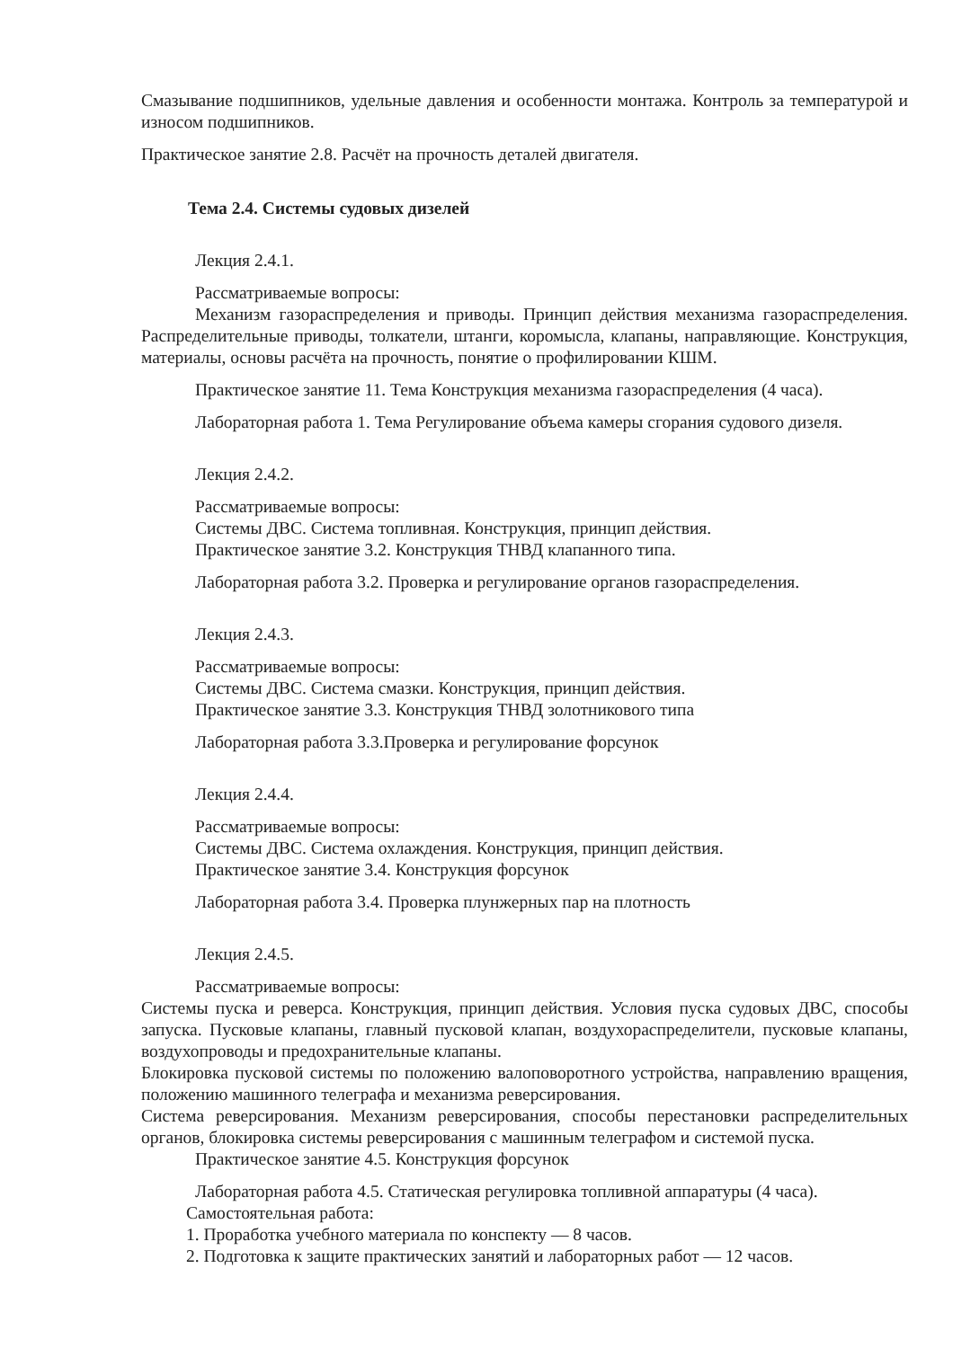Смазывание подшипников, удельные давления и особенности монтажа. Контроль за температурой и износом подшипников.
Практическое занятие 2.8. Расчёт на прочность деталей двигателя.
Тема 2.4. Системы судовых дизелей
Лекция 2.4.1.
Рассматриваемые вопросы:
Механизм газораспределения и приводы. Принцип действия механизма газораспределения. Распределительные приводы, толкатели, штанги, коромысла, клапаны, направляющие. Конструкция, материалы, основы расчёта на прочность, понятие о профилировании КШМ.
Практическое занятие 11. Тема Конструкция механизма газораспределения (4 часа).
Лабораторная работа 1. Тема Регулирование объема камеры сгорания судового дизеля.
Лекция 2.4.2.
Рассматриваемые вопросы:
Системы ДВС. Система топливная. Конструкция, принцип действия.
Практическое занятие 3.2. Конструкция ТНВД клапанного типа.
Лабораторная работа 3.2. Проверка и регулирование органов газораспределения.
Лекция 2.4.3.
Рассматриваемые вопросы:
Системы ДВС. Система смазки. Конструкция, принцип действия.
Практическое занятие 3.3. Конструкция ТНВД золотникового типа
Лабораторная работа 3.3.Проверка и регулирование форсунок
Лекция 2.4.4.
Рассматриваемые вопросы:
Системы ДВС. Система охлаждения. Конструкция, принцип действия.
Практическое занятие 3.4. Конструкция форсунок
Лабораторная работа 3.4. Проверка плунжерных пар на плотность
Лекция 2.4.5.
Рассматриваемые вопросы:
Системы пуска и реверса. Конструкция, принцип действия. Условия пуска судовых ДВС, способы запуска. Пусковые клапаны, главный пусковой клапан, воздухораспределители, пусковые клапаны, воздухопроводы и предохранительные клапаны.
Блокировка пусковой системы по положению валоповоротного устройства, направлению вращения, положению машинного телеграфа и механизма реверсирования.
Система реверсирования. Механизм реверсирования, способы перестановки распределительных органов, блокировка системы реверсирования с машинным телеграфом и системой пуска.
Практическое занятие 4.5. Конструкция форсунок
Лабораторная работа 4.5. Статическая регулировка топливной аппаратуры (4 часа).
Самостоятельная работа:
1. Проработка учебного материала по конспекту — 8 часов.
2. Подготовка к защите практических занятий и лабораторных работ — 12 часов.